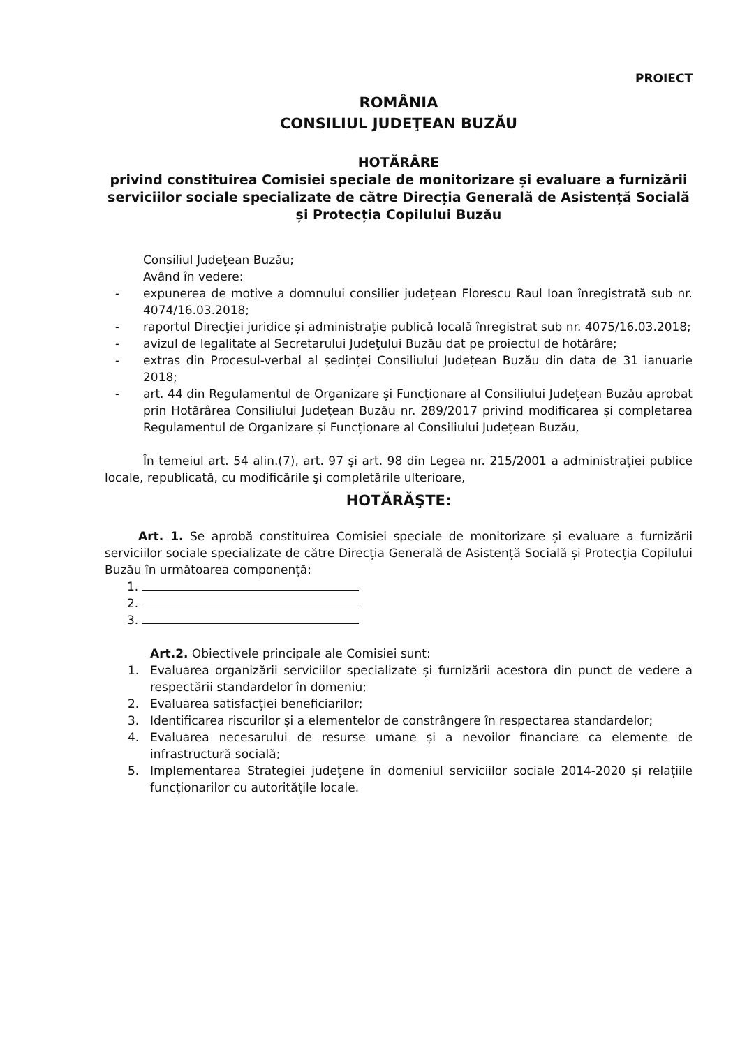PROIECT
ROMÂNIA
CONSILIUL JUDEŢEAN BUZĂU
HOTĂRÂRE
privind constituirea Comisiei speciale de monitorizare și evaluare a furnizării serviciilor sociale specializate de către Direcția Generală de Asistență Socială și Protecția Copilului Buzău
Consiliul Judeţean Buzău;
Având în vedere:
- expunerea de motive a domnului consilier județean Florescu Raul Ioan înregistrată sub nr. 4074/16.03.2018;
- raportul Direcţiei juridice și administrație publică locală înregistrat sub nr. 4075/16.03.2018;
- avizul de legalitate al Secretarului Judeţului Buzău dat pe proiectul de hotărâre;
- extras din Procesul-verbal al ședinței Consiliului Județean Buzău din data de 31 ianuarie 2018;
- art. 44 din Regulamentul de Organizare și Funcționare al Consiliului Județean Buzău aprobat prin Hotărârea Consiliului Județean Buzău nr. 289/2017 privind modificarea și completarea Regulamentul de Organizare și Funcționare al Consiliului Județean Buzău,
În temeiul art. 54 alin.(7), art. 97 şi art. 98 din Legea nr. 215/2001 a administraţiei publice locale, republicată, cu modificările şi completările ulterioare,
HOTĂRĂŞTE:
Art. 1. Se aprobă constituirea Comisiei speciale de monitorizare și evaluare a furnizării serviciilor sociale specializate de către Direcția Generală de Asistență Socială și Protecția Copilului Buzău în următoarea componență:
1.
2.
3.
Art.2. Obiectivele principale ale Comisiei sunt:
1. Evaluarea organizării serviciilor specializate și furnizării acestora din punct de vedere a respectării standardelor în domeniu;
2. Evaluarea satisfacției beneficiarilor;
3. Identificarea riscurilor și a elementelor de constrângere în respectarea standardelor;
4. Evaluarea necesarului de resurse umane și a nevoilor financiare ca elemente de infrastructură socială;
5. Implementarea Strategiei județene în domeniul serviciilor sociale 2014-2020 și relațiile funcționarilor cu autoritățile locale.